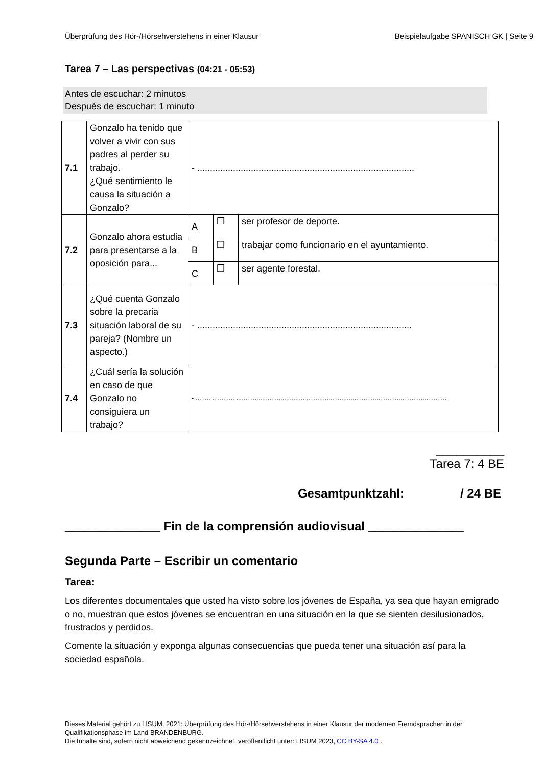Überprüfung des Hör-/Hörsehverstehens in einer Klausur Beispielaufgabe SPANISCH GK | Seite 9
Tarea 7 – Las perspectivas (04:21 - 05:53)
Antes de escuchar: 2 minutos
Después de escuchar: 1 minuto
| 7.1 | Gonzalo ha tenido que volver a vivir con sus padres al perder su trabajo. ¿Qué sentimiento le causa la situación a Gonzalo? | - ..................................................................................... | | |
| 7.2 | Gonzalo ahora estudia para presentarse a la oposición para... | A | ❒ | ser profesor de deporte. |
| | | B | ❒ | trabajar como funcionario en el ayuntamiento. |
| | | C | ❒ | ser agente forestal. |
| 7.3 | ¿Qué cuenta Gonzalo sobre la precaria situación laboral de su pareja? (Nombre un aspecto.) | - .................................................................................... | | |
| 7.4 | ¿Cuál sería la solución en caso de que Gonzalo no consiguiera un trabajo? | - ........................................................................................................................................ | | |
__________
Tarea 7: 4 BE
Gesamtpunktzahl: / 24 BE
______________ Fin de la comprensión audiovisual ______________
Segunda Parte – Escribir un comentario
Tarea:
Los diferentes documentales que usted ha visto sobre los jóvenes de España, ya sea que hayan emigrado o no, muestran que estos jóvenes se encuentran en una situación en la que se sienten desilusionados, frustrados y perdidos.
Comente la situación y exponga algunas consecuencias que pueda tener una situación así para la sociedad española.
Dieses Material gehört zu LISUM, 2021: Überprüfung des Hör-/Hörsehverstehens in einer Klausur der modernen Fremdsprachen in der Qualifikationsphase im Land BRANDENBURG.
Die Inhalte sind, sofern nicht abweichend gekennzeichnet, veröffentlicht unter: LISUM 2023, CC BY-SA 4.0 .